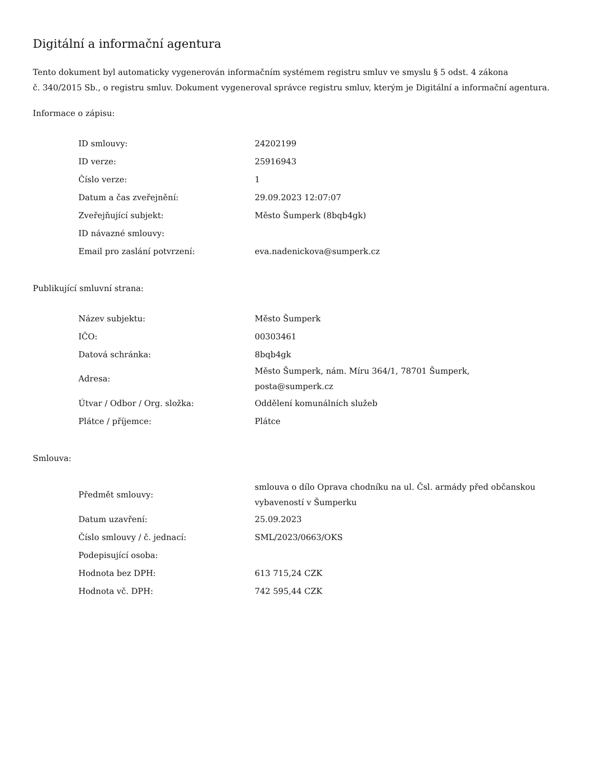Digitální a informační agentura
Tento dokument byl automaticky vygenerován informačním systémem registru smluv ve smyslu § 5 odst. 4 zákona
č. 340/2015 Sb., o registru smluv. Dokument vygeneroval správce registru smluv, kterým je Digitální a informační agentura.
Informace o zápisu:
| ID smlouvy: | 24202199 |
| ID verze: | 25916943 |
| Číslo verze: | 1 |
| Datum a čas zveřejnění: | 29.09.2023 12:07:07 |
| Zveřejňující subjekt: | Město Šumperk (8bqb4gk) |
| ID návazné smlouvy: | |
| Email pro zaslání potvrzení: | eva.nadenickova@sumperk.cz |
Publikující smluvní strana:
| Název subjektu: | Město Šumperk |
| IČO: | 00303461 |
| Datová schránka: | 8bqb4gk |
| Adresa: | Město Šumperk, nám. Míru 364/1, 78701 Šumperk, posta@sumperk.cz |
| Útvar / Odbor / Org. složka: | Oddělení komunálních služeb |
| Plátce / příjemce: | Plátce |
Smlouva:
| Předmět smlouvy: | smlouva o dílo Oprava chodníku na ul. Čsl. armády před občanskou vybaveností v Šumperku |
| Datum uzavření: | 25.09.2023 |
| Číslo smlouvy / č. jednací: | SML/2023/0663/OKS |
| Podepisující osoba: | |
| Hodnota bez DPH: | 613 715,24 CZK |
| Hodnota vč. DPH: | 742 595,44 CZK |